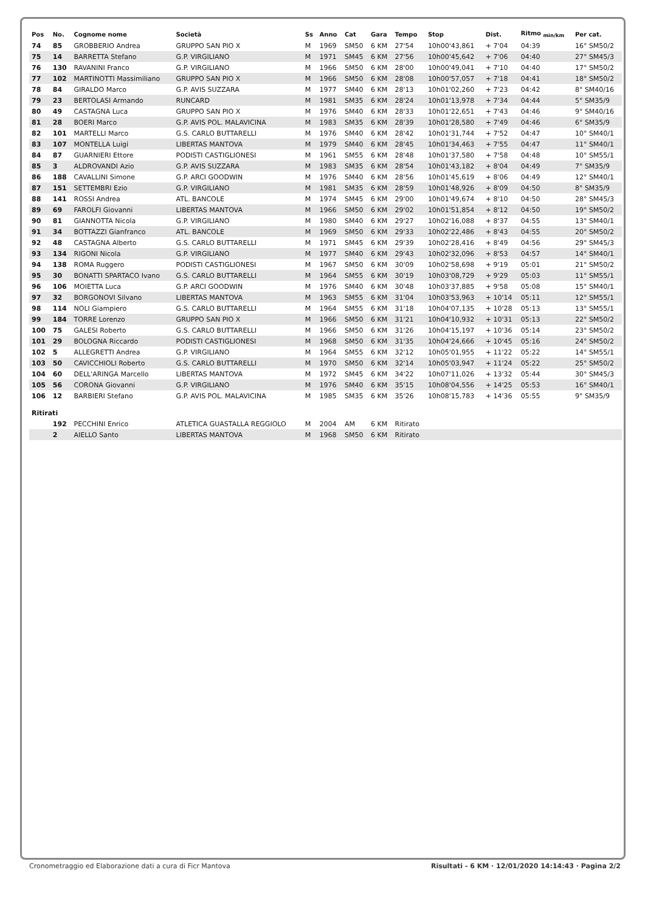| Pos | No. | Cognome nome | Società | Ss | Anno | Cat | Gara | Tempo | Stop | Dist. | Ritmo <sub>min/km</sub> | Per cat. |
| --- | --- | --- | --- | --- | --- | --- | --- | --- | --- | --- | --- | --- |
| 74 | 85 | GROBBERIO Andrea | GRUPPO SAN PIO X | M | 1969 | SM50 | 6 KM | 27'54 | 10h00'43,861 | + 7'04 | 04:39 | 16° SM50/2 |
| 75 | 14 | BARRETTA Stefano | G.P. VIRGILIANO | M | 1971 | SM45 | 6 KM | 27'56 | 10h00'45,642 | + 7'06 | 04:40 | 27° SM45/3 |
| 76 | 130 | RAVANINI Franco | G.P. VIRGILIANO | M | 1966 | SM50 | 6 KM | 28'00 | 10h00'49,041 | + 7'10 | 04:40 | 17° SM50/2 |
| 77 | 102 | MARTINOTTI Massimiliano | GRUPPO SAN PIO X | M | 1966 | SM50 | 6 KM | 28'08 | 10h00'57,057 | + 7'18 | 04:41 | 18° SM50/2 |
| 78 | 84 | GIRALDO Marco | G.P. AVIS SUZZARA | M | 1977 | SM40 | 6 KM | 28'13 | 10h01'02,260 | + 7'23 | 04:42 | 8° SM40/16 |
| 79 | 23 | BERTOLASI Armando | RUNCARD | M | 1981 | SM35 | 6 KM | 28'24 | 10h01'13,978 | + 7'34 | 04:44 | 5° SM35/9 |
| 80 | 49 | CASTAGNA Luca | GRUPPO SAN PIO X | M | 1976 | SM40 | 6 KM | 28'33 | 10h01'22,651 | + 7'43 | 04:46 | 9° SM40/16 |
| 81 | 28 | BOERI Marco | G.P. AVIS POL. MALAVICINA | M | 1983 | SM35 | 6 KM | 28'39 | 10h01'28,580 | + 7'49 | 04:46 | 6° SM35/9 |
| 82 | 101 | MARTELLI Marco | G.S. CARLO BUTTARELLI | M | 1976 | SM40 | 6 KM | 28'42 | 10h01'31,744 | + 7'52 | 04:47 | 10° SM40/1 |
| 83 | 107 | MONTELLA Luigi | LIBERTAS MANTOVA | M | 1979 | SM40 | 6 KM | 28'45 | 10h01'34,463 | + 7'55 | 04:47 | 11° SM40/1 |
| 84 | 87 | GUARNIERI Ettore | PODISTI CASTIGLIONESI | M | 1961 | SM55 | 6 KM | 28'48 | 10h01'37,580 | + 7'58 | 04:48 | 10° SM55/1 |
| 85 | 3 | ALDROVANDI Azio | G.P. AVIS SUZZARA | M | 1983 | SM35 | 6 KM | 28'54 | 10h01'43,182 | + 8'04 | 04:49 | 7° SM35/9 |
| 86 | 188 | CAVALLINI Simone | G.P. ARCI GOODWIN | M | 1976 | SM40 | 6 KM | 28'56 | 10h01'45,619 | + 8'06 | 04:49 | 12° SM40/1 |
| 87 | 151 | SETTEMBRI Ezio | G.P. VIRGILIANO | M | 1981 | SM35 | 6 KM | 28'59 | 10h01'48,926 | + 8'09 | 04:50 | 8° SM35/9 |
| 88 | 141 | ROSSI Andrea | ATL. BANCOLE | M | 1974 | SM45 | 6 KM | 29'00 | 10h01'49,674 | + 8'10 | 04:50 | 28° SM45/3 |
| 89 | 69 | FAROLFI Giovanni | LIBERTAS MANTOVA | M | 1966 | SM50 | 6 KM | 29'02 | 10h01'51,854 | + 8'12 | 04:50 | 19° SM50/2 |
| 90 | 81 | GIANNOTTA Nicola | G.P. VIRGILIANO | M | 1980 | SM40 | 6 KM | 29'27 | 10h02'16,088 | + 8'37 | 04:55 | 13° SM40/1 |
| 91 | 34 | BOTTAZZI Gianfranco | ATL. BANCOLE | M | 1969 | SM50 | 6 KM | 29'33 | 10h02'22,486 | + 8'43 | 04:55 | 20° SM50/2 |
| 92 | 48 | CASTAGNA Alberto | G.S. CARLO BUTTARELLI | M | 1971 | SM45 | 6 KM | 29'39 | 10h02'28,416 | + 8'49 | 04:56 | 29° SM45/3 |
| 93 | 134 | RIGONI Nicola | G.P. VIRGILIANO | M | 1977 | SM40 | 6 KM | 29'43 | 10h02'32,096 | + 8'53 | 04:57 | 14° SM40/1 |
| 94 | 138 | ROMA Ruggero | PODISTI CASTIGLIONESI | M | 1967 | SM50 | 6 KM | 30'09 | 10h02'58,698 | + 9'19 | 05:01 | 21° SM50/2 |
| 95 | 30 | BONATTI SPARTACO Ivano | G.S. CARLO BUTTARELLI | M | 1964 | SM55 | 6 KM | 30'19 | 10h03'08,729 | + 9'29 | 05:03 | 11° SM55/1 |
| 96 | 106 | MOIETTA Luca | G.P. ARCI GOODWIN | M | 1976 | SM40 | 6 KM | 30'48 | 10h03'37,885 | + 9'58 | 05:08 | 15° SM40/1 |
| 97 | 32 | BORGONOVI Silvano | LIBERTAS MANTOVA | M | 1963 | SM55 | 6 KM | 31'04 | 10h03'53,963 | + 10'14 | 05:11 | 12° SM55/1 |
| 98 | 114 | NOLI Giampiero | G.S. CARLO BUTTARELLI | M | 1964 | SM55 | 6 KM | 31'18 | 10h04'07,135 | + 10'28 | 05:13 | 13° SM55/1 |
| 99 | 184 | TORRE Lorenzo | GRUPPO SAN PIO X | M | 1966 | SM50 | 6 KM | 31'21 | 10h04'10,932 | + 10'31 | 05:13 | 22° SM50/2 |
| 100 | 75 | GALESI Roberto | G.S. CARLO BUTTARELLI | M | 1966 | SM50 | 6 KM | 31'26 | 10h04'15,197 | + 10'36 | 05:14 | 23° SM50/2 |
| 101 | 29 | BOLOGNA Riccardo | PODISTI CASTIGLIONESI | M | 1968 | SM50 | 6 KM | 31'35 | 10h04'24,666 | + 10'45 | 05:16 | 24° SM50/2 |
| 102 | 5 | ALLEGRETTI Andrea | G.P. VIRGILIANO | M | 1964 | SM55 | 6 KM | 32'12 | 10h05'01,955 | + 11'22 | 05:22 | 14° SM55/1 |
| 103 | 50 | CAVICCHIOLI Roberto | G.S. CARLO BUTTARELLI | M | 1970 | SM50 | 6 KM | 32'14 | 10h05'03,947 | + 11'24 | 05:22 | 25° SM50/2 |
| 104 | 60 | DELL'ARINGA Marcello | LIBERTAS MANTOVA | M | 1972 | SM45 | 6 KM | 34'22 | 10h07'11,026 | + 13'32 | 05:44 | 30° SM45/3 |
| 105 | 56 | CORONA Giovanni | G.P. VIRGILIANO | M | 1976 | SM40 | 6 KM | 35'15 | 10h08'04,556 | + 14'25 | 05:53 | 16° SM40/1 |
| 106 | 12 | BARBIERI Stefano | G.P. AVIS POL. MALAVICINA | M | 1985 | SM35 | 6 KM | 35'26 | 10h08'15,783 | + 14'36 | 05:55 | 9° SM35/9 |
| Ritirati | | | | | | | | | | | | |
| | 192 | PECCHINI Enrico | ATLETICA GUASTALLA REGGIOLO | M | 2004 | AM | 6 KM | Ritirato | | | | |
| | 2 | AIELLO Santo | LIBERTAS MANTOVA | M | 1968 | SM50 | 6 KM | Ritirato | | | | |
Cronometraggio ed Elaborazione dati a cura di Ficr Mantova Risultati - 6 KM · 12/01/2020 14:14:43 · Pagina 2/2